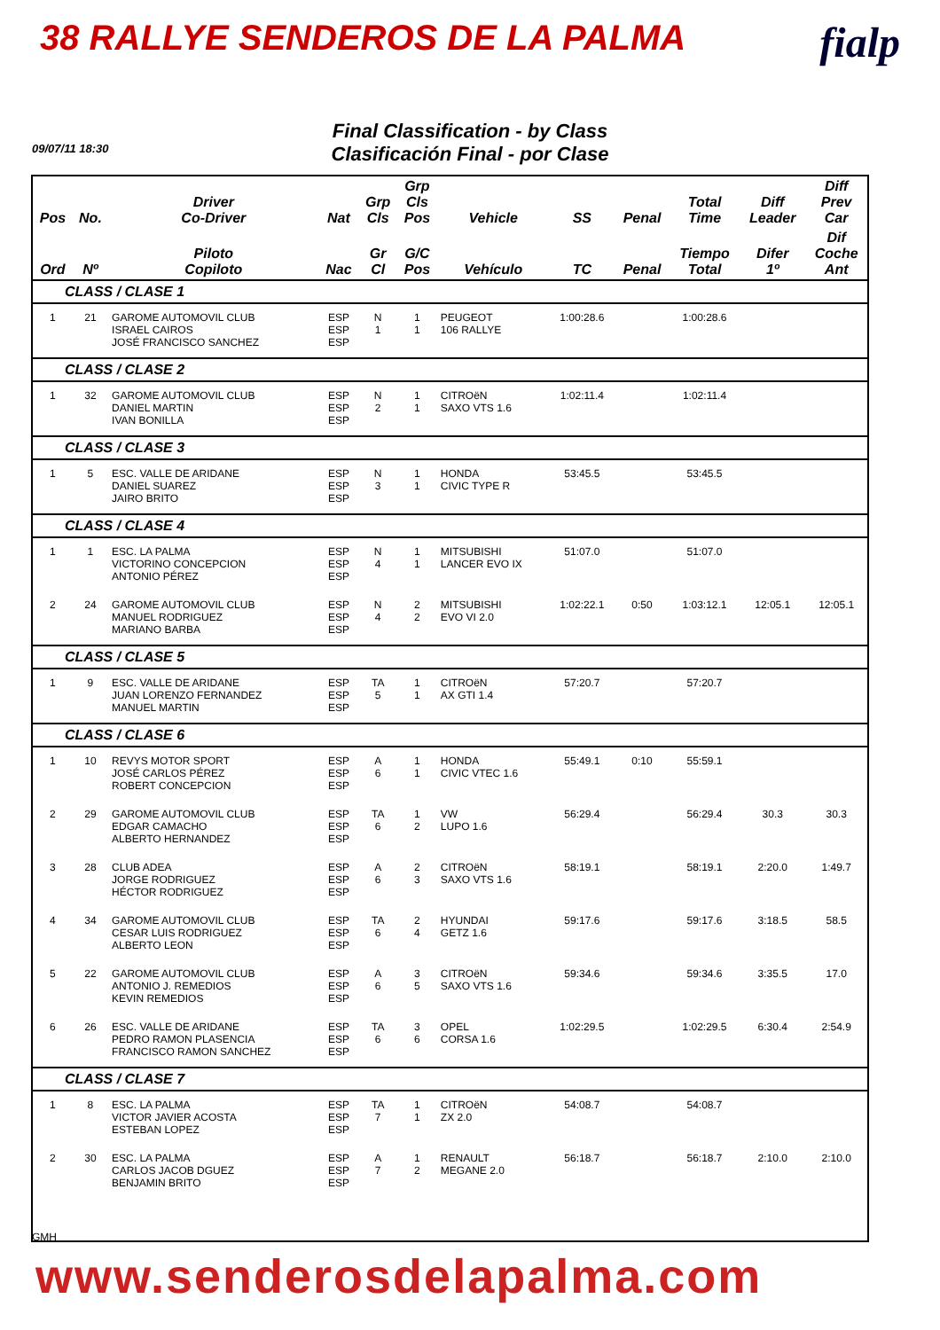38 RALLYE SENDEROS DE LA PALMA
fialp
Final Classification - by Class
Clasificación Final - por Clase
09/07/11 18:30
| Pos | No. | Driver Co-Driver | Nat | Grp Cls | Grp Cls Pos | Vehicle | SS | Penal | Total Time | Diff Leader | Diff Prev Car |
| --- | --- | --- | --- | --- | --- | --- | --- | --- | --- | --- | --- |
| Ord | Nº | Piloto Copiloto | Nac | Gr Cl | G/C Pos | Vehículo | TC | Penal | Tiempo Total | Difer 1º | Dif Coche Ant |
| CLASS / CLASE 1 | | | | | | | | | | | |
| 1 | 21 | GAROME AUTOMOVIL CLUB ISRAEL CAIROS JOSÉ FRANCISCO SANCHEZ | ESP ESP ESP | N 1 | 1 1 | PEUGEOT 106 RALLYE | 1:00:28.6 | | 1:00:28.6 | | |
| CLASS / CLASE 2 | | | | | | | | | | | |
| 1 | 32 | GAROME AUTOMOVIL CLUB DANIEL MARTIN IVAN BONILLA | ESP ESP ESP | N 2 | 1 1 | CITROëN SAXO VTS 1.6 | 1:02:11.4 | | 1:02:11.4 | | |
| CLASS / CLASE 3 | | | | | | | | | | | |
| 1 | 5 | ESC. VALLE DE ARIDANE DANIEL SUAREZ JAIRO BRITO | ESP ESP ESP | N 3 | 1 1 | HONDA CIVIC TYPE R | 53:45.5 | | 53:45.5 | | |
| CLASS / CLASE 4 | | | | | | | | | | | |
| 1 | 1 | ESC. LA PALMA VICTORINO CONCEPCION ANTONIO PÉREZ | ESP ESP ESP | N 4 | 1 1 | MITSUBISHI LANCER EVO IX | 51:07.0 | | 51:07.0 | | |
| 2 | 24 | GAROME AUTOMOVIL CLUB MANUEL RODRIGUEZ MARIANO BARBA | ESP ESP ESP | N 4 | 2 2 | MITSUBISHI EVO VI 2.0 | 1:02:22.1 | 0:50 | 1:03:12.1 | 12:05.1 | 12:05.1 |
| CLASS / CLASE 5 | | | | | | | | | | | |
| 1 | 9 | ESC. VALLE DE ARIDANE JUAN LORENZO FERNANDEZ MANUEL MARTIN | ESP ESP ESP | TA 5 | 1 1 | CITROëN AX GTI 1.4 | 57:20.7 | | 57:20.7 | | |
| CLASS / CLASE 6 | | | | | | | | | | | |
| 1 | 10 | REVYS MOTOR SPORT JOSÉ CARLOS PÉREZ ROBERT CONCEPCION | ESP ESP ESP | A 6 | 1 1 | HONDA CIVIC VTEC 1.6 | 55:49.1 | 0:10 | 55:59.1 | | |
| 2 | 29 | GAROME AUTOMOVIL CLUB EDGAR CAMACHO ALBERTO HERNANDEZ | ESP ESP ESP | TA 6 | 1 2 | VW LUPO 1.6 | 56:29.4 | | 56:29.4 | 30.3 | 30.3 |
| 3 | 28 | CLUB ADEA JORGE RODRIGUEZ HÉCTOR RODRIGUEZ | ESP ESP ESP | A 6 | 2 3 | CITROëN SAXO VTS 1.6 | 58:19.1 | | 58:19.1 | 2:20.0 | 1:49.7 |
| 4 | 34 | GAROME AUTOMOVIL CLUB CESAR LUIS RODRIGUEZ ALBERTO LEON | ESP ESP ESP | TA 6 | 2 4 | HYUNDAI GETZ 1.6 | 59:17.6 | | 59:17.6 | 3:18.5 | 58.5 |
| 5 | 22 | GAROME AUTOMOVIL CLUB ANTONIO J. REMEDIOS KEVIN REMEDIOS | ESP ESP ESP | A 6 | 3 5 | CITROëN SAXO VTS 1.6 | 59:34.6 | | 59:34.6 | 3:35.5 | 17.0 |
| 6 | 26 | ESC. VALLE DE ARIDANE PEDRO RAMON PLASENCIA FRANCISCO RAMON SANCHEZ | ESP ESP ESP | TA 6 | 3 6 | OPEL CORSA 1.6 | 1:02:29.5 | | 1:02:29.5 | 6:30.4 | 2:54.9 |
| CLASS / CLASE 7 | | | | | | | | | | | |
| 1 | 8 | ESC. LA PALMA VICTOR JAVIER ACOSTA ESTEBAN LOPEZ | ESP ESP ESP | TA 7 | 1 1 | CITROëN ZX 2.0 | 54:08.7 | | 54:08.7 | | |
| 2 | 30 | ESC. LA PALMA CARLOS JACOB DGUEZ BENJAMIN BRITO | ESP ESP ESP | A 7 | 1 2 | RENAULT MEGANE 2.0 | 56:18.7 | | 56:18.7 | 2:10.0 | 2:10.0 |
GMH
www.senderosdelapalma.com